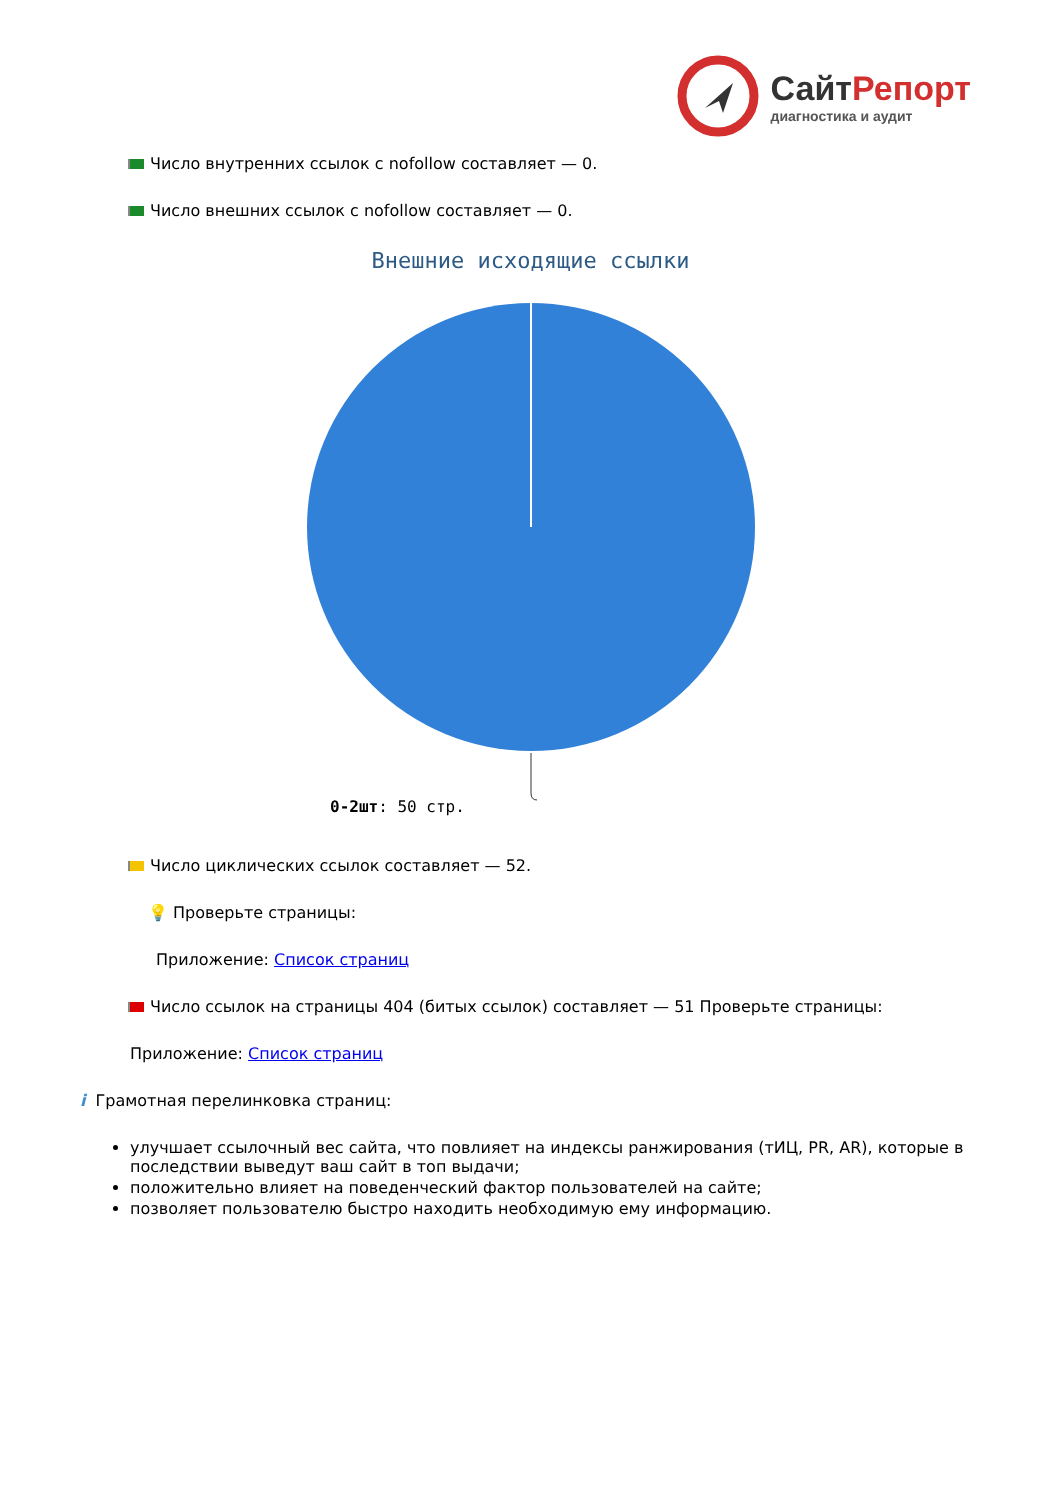СайтРепорт
диагностика и аудит
Число внутренних ссылок с nofollow составляет — 0.
Число внешних ссылок с nofollow составляет — 0.
Внешние исходящие ссылки
0-2шт: 50 стр.
Число циклических ссылок составляет — 52.
💡 Проверьте страницы:
Приложение: Список страниц
Число ссылок на страницы 404 (битых ссылок) составляет — 51 Проверьте страницы:
Приложение: Список страниц
i Грамотная перелинковка страниц:
улучшает ссылочный вес сайта, что повлияет на индексы ранжирования (тИЦ, PR, AR), которые в последствии выведут ваш сайт в топ выдачи;
положительно влияет на поведенческий фактор пользователей на сайте;
позволяет пользователю быстро находить необходимую ему информацию.